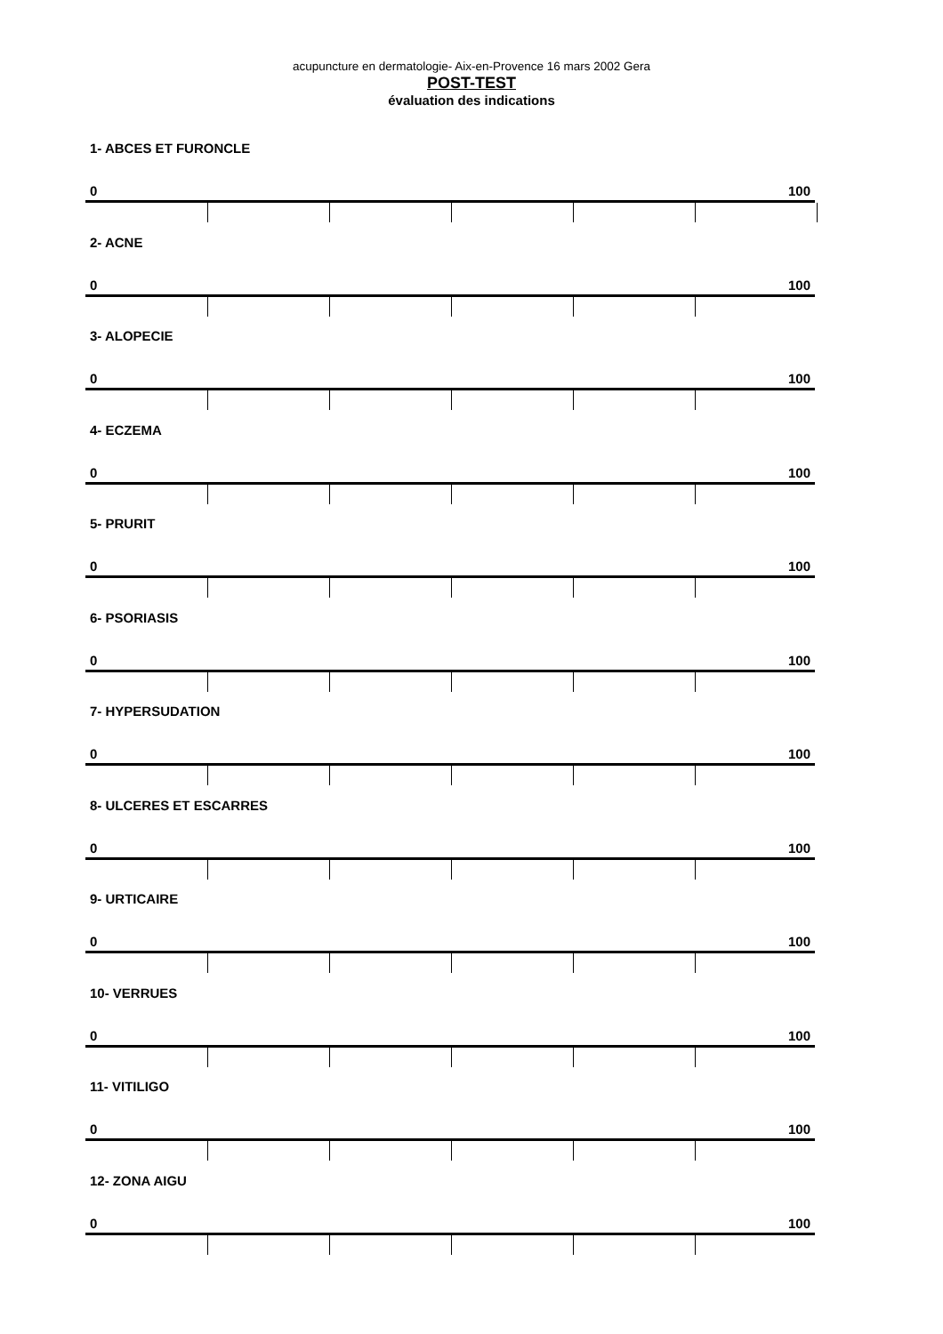acupuncture en dermatologie- Aix-en-Provence 16 mars 2002 Gera
POST-TEST
évaluation des indications
1- ABCES ET FURONCLE
0 100
2- ACNE
0 100
3- ALOPECIE
0 100
4- ECZEMA
0 100
5- PRURIT
0 100
6- PSORIASIS
0 100
7- HYPERSUDATION
0 100
8- ULCERES ET ESCARRES
0 100
9- URTICAIRE
0 100
10- VERRUES
0 100
11- VITILIGO
0 100
12- ZONA AIGU
0 100